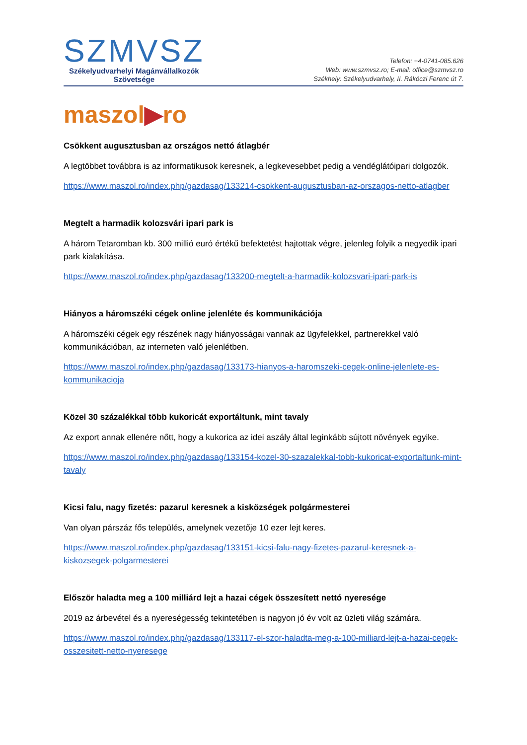SZMVSZ
Székelyudvarhelyi Magánvállalkozók
Szövetsége
Telefon: +4-0741-085.626
Web: www.szmvsz.ro; E-mail: office@szmvsz.ro
Székhely: Székelyudvarhely, II. Rákóczi Ferenc út 7.
maszol▶ro
Csökkent augusztusban az országos nettó átlagbér
A legtöbbet továbbra is az informatikusok keresnek, a legkevesebbet pedig a vendéglátóipari dolgozók.
https://www.maszol.ro/index.php/gazdasag/133214-csokkent-augusztusban-az-orszagos-netto-atlagber
Megtelt a harmadik kolozsvári ipari park is
A három Tetaromban kb. 300 millió euró értékű befektetést hajtottak végre, jelenleg folyik a negyedik ipari park kialakítása.
https://www.maszol.ro/index.php/gazdasag/133200-megtelt-a-harmadik-kolozsvari-ipari-park-is
Hiányos a háromszéki cégek online jelenléte és kommunikációja
A háromszéki cégek egy részének nagy hiányosságai vannak az ügyfelekkel, partnerekkel való kommunikációban, az interneten való jelenlétben.
https://www.maszol.ro/index.php/gazdasag/133173-hianyos-a-haromszeki-cegek-online-jelenlete-es-kommunikacioja
Közel 30 százalékkal több kukoricát exportáltunk, mint tavaly
Az export annak ellenére nőtt, hogy a kukorica az idei aszály által leginkább sújtott növények egyike.
https://www.maszol.ro/index.php/gazdasag/133154-kozel-30-szazalekkal-tobb-kukoricat-exportaltunk-mint-tavaly
Kicsi falu, nagy fizetés: pazarul keresnek a kisközségek polgármesterei
Van olyan párszáz fős település, amelynek vezetője 10 ezer lejt keres.
https://www.maszol.ro/index.php/gazdasag/133151-kicsi-falu-nagy-fizetes-pazarul-keresnek-a-kiskozsegek-polgarmesterei
Először haladta meg a 100 milliárd lejt a hazai cégek összesített nettó nyeresége
2019 az árbevétel és a nyereségesség tekintetében is nagyon jó év volt az üzleti világ számára.
https://www.maszol.ro/index.php/gazdasag/133117-el-szor-haladta-meg-a-100-milliard-lejt-a-hazai-cegek-osszesitett-netto-nyeresege